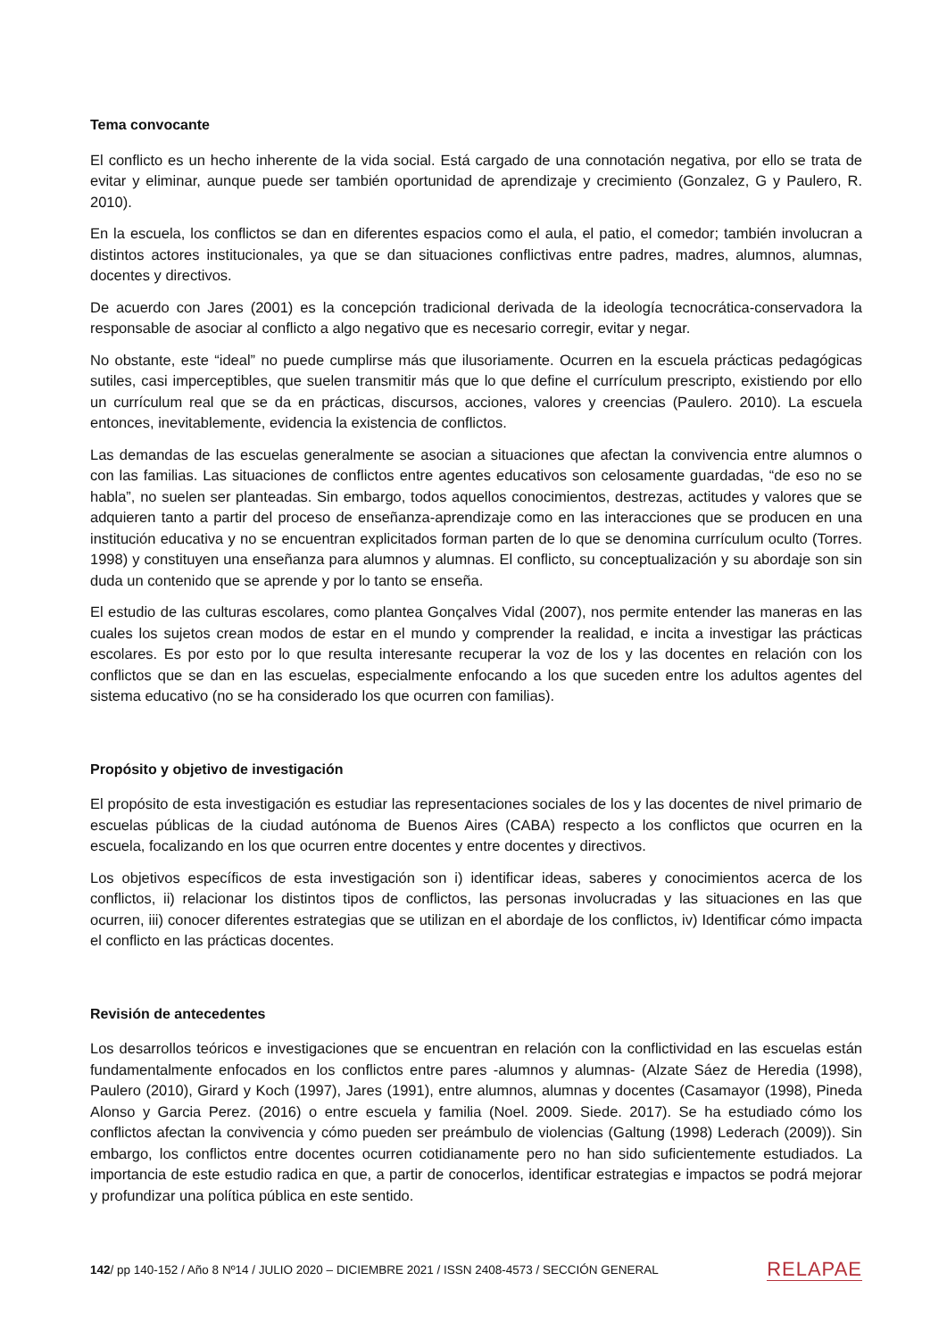Tema convocante
El conflicto es un hecho inherente de la vida social. Está cargado de una connotación negativa, por ello se trata de evitar y eliminar, aunque puede ser también oportunidad de aprendizaje y crecimiento (Gonzalez, G y Paulero, R. 2010).
En la escuela, los conflictos se dan en diferentes espacios como el aula, el patio, el comedor; también involucran a distintos actores institucionales, ya que se dan situaciones conflictivas entre padres, madres, alumnos, alumnas, docentes y directivos.
De acuerdo con Jares (2001) es la concepción tradicional derivada de la ideología tecnocrática-conservadora la responsable de asociar al conflicto a algo negativo que es necesario corregir, evitar y negar.
No obstante, este “ideal” no puede cumplirse más que ilusoriamente. Ocurren en la escuela prácticas pedagógicas sutiles, casi imperceptibles, que suelen transmitir más que lo que define el currículum prescripto, existiendo por ello un currículum real que se da en prácticas, discursos, acciones, valores y creencias (Paulero. 2010). La escuela entonces, inevitablemente, evidencia la existencia de conflictos.
Las demandas de las escuelas generalmente se asocian a situaciones que afectan la convivencia entre alumnos o con las familias. Las situaciones de conflictos entre agentes educativos son celosamente guardadas, “de eso no se habla”, no suelen ser planteadas. Sin embargo, todos aquellos conocimientos, destrezas, actitudes y valores que se adquieren tanto a partir del proceso de enseñanza-aprendizaje como en las interacciones que se producen en una institución educativa y no se encuentran explicitados forman parten de lo que se denomina currículum oculto (Torres. 1998) y constituyen una enseñanza para alumnos y alumnas. El conflicto, su conceptualización y su abordaje son sin duda un contenido que se aprende y por lo tanto se enseña.
El estudio de las culturas escolares, como plantea Gonçalves Vidal (2007), nos permite entender las maneras en las cuales los sujetos crean modos de estar en el mundo y comprender la realidad, e incita a investigar las prácticas escolares. Es por esto por lo que resulta interesante recuperar la voz de los y las docentes en relación con los conflictos que se dan en las escuelas, especialmente enfocando a los que suceden entre los adultos agentes del sistema educativo (no se ha considerado los que ocurren con familias).
Propósito y objetivo de investigación
El propósito de esta investigación es estudiar las representaciones sociales de los y las docentes de nivel primario de escuelas públicas de la ciudad autónoma de Buenos Aires (CABA) respecto a los conflictos que ocurren en la escuela, focalizando en los que ocurren entre docentes y entre docentes y directivos.
Los objetivos específicos de esta investigación son i) identificar ideas, saberes y conocimientos acerca de los conflictos, ii) relacionar los distintos tipos de conflictos, las personas involucradas y las situaciones en las que ocurren, iii) conocer diferentes estrategias que se utilizan en el abordaje de los conflictos, iv) Identificar cómo impacta el conflicto en las prácticas docentes.
Revisión de antecedentes
Los desarrollos teóricos e investigaciones que se encuentran en relación con la conflictividad en las escuelas están fundamentalmente enfocados en los conflictos entre pares -alumnos y alumnas- (Alzate Sáez de Heredia (1998), Paulero (2010), Girard y Koch (1997), Jares (1991), entre alumnos, alumnas y docentes (Casamayor (1998), Pineda Alonso y Garcia Perez. (2016) o entre escuela y familia (Noel. 2009. Siede. 2017). Se ha estudiado cómo los conflictos afectan la convivencia y cómo pueden ser preámbulo de violencias (Galtung (1998) Lederach (2009)). Sin embargo, los conflictos entre docentes ocurren cotidianamente pero no han sido suficientemente estudiados. La importancia de este estudio radica en que, a partir de conocerlos, identificar estrategias e impactos se podrá mejorar y profundizar una política pública en este sentido.
142/ pp 140-152 / Año 8 Nº14 / JULIO 2020 – DICIEMBRE 2021 / ISSN 2408-4573 / SECCIÓN GENERAL RELAPAE